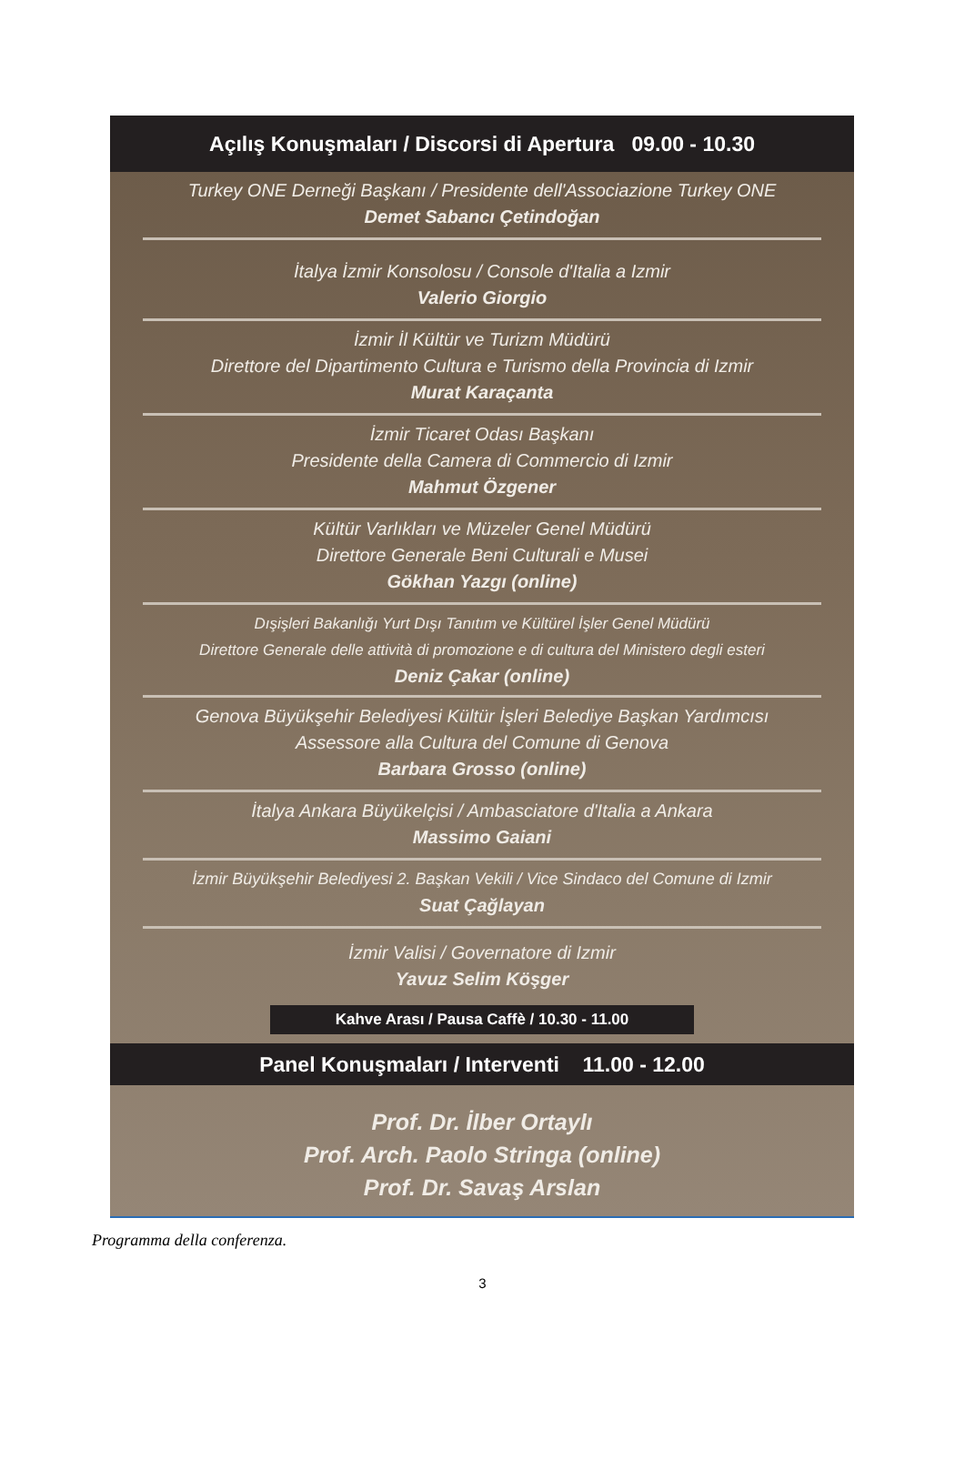Açılış Konuşmaları / Discorsi di Apertura 09.00 - 10.30
Turkey ONE Derneği Başkanı / Presidente dell'Associazione Turkey ONE
Demet Sabancı Çetindoğan
İtalya İzmir Konsolosu / Console d'Italia a Izmir
Valerio Giorgio
İzmir İl Kültür ve Turizm Müdürü
Direttore del Dipartimento Cultura e Turismo della Provincia di Izmir
Murat Karaçanta
İzmir Ticaret Odası Başkanı
Presidente della Camera di Commercio di Izmir
Mahmut Özgener
Kültür Varlıkları ve Müzeler Genel Müdürü
Direttore Generale Beni Culturali e Musei
Gökhan Yazgı (online)
Dışişleri Bakanlığı Yurt Dışı Tanıtım ve Kültürel İşler Genel Müdürü
Direttore Generale delle attività di promozione e di cultura del Ministero degli esteri
Deniz Çakar (online)
Genova Büyükşehir Belediyesi Kültür İşleri Belediye Başkan Yardımcısı
Assessore alla Cultura del Comune di Genova
Barbara Grosso (online)
İtalya Ankara Büyükelçisi / Ambasciatore d'Italia a Ankara
Massimo Gaiani
İzmir Büyükşehir Belediyesi 2. Başkan Vekili / Vice Sindaco del Comune di Izmir
Suat Çağlayan
İzmir Valisi / Governatore di Izmir
Yavuz Selim Köşger
Kahve Arası / Pausa Caffè / 10.30 - 11.00
Panel Konuşmaları / Interventi 11.00 - 12.00
Prof. Dr. İlber Ortaylı
Prof. Arch. Paolo Stringa (online)
Prof. Dr. Savaş Arslan
Programma della conferenza.
3